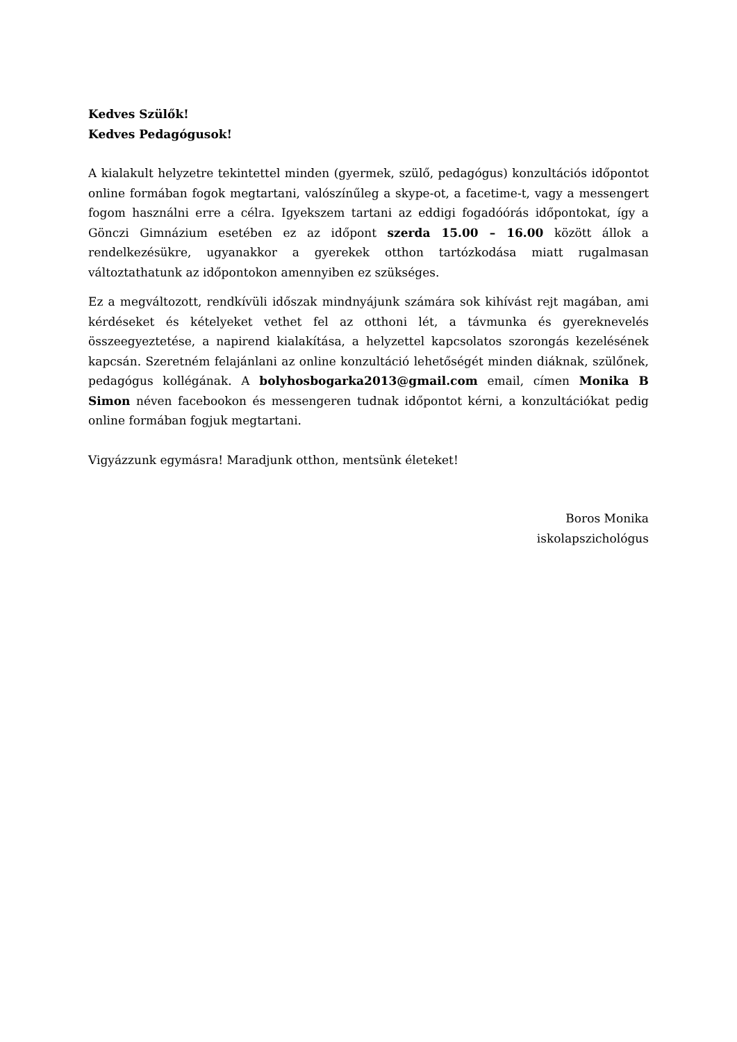Kedves Szülők!
Kedves Pedagógusok!
A kialakult helyzetre tekintettel minden (gyermek, szülő, pedagógus) konzultációs időpontot online formában fogok megtartani, valószínűleg a skype-ot, a facetime-t, vagy a messengert fogom használni erre a célra. Igyekszem tartani az eddigi fogadóórás időpontokat, így a Gönczi Gimnázium esetében ez az időpont szerda 15.00 – 16.00 között állok a rendelkezésükre, ugyanakkor a gyerekek otthon tartózkodása miatt rugalmasan változtathatunk az időpontokon amennyiben ez szükséges.
Ez a megváltozott, rendkívüli időszak mindnyájunk számára sok kihívást rejt magában, ami kérdéseket és kételyeket vethet fel az otthoni lét, a távmunka és gyereknevelés összeegyeztetése, a napirend kialakítása, a helyzettel kapcsolatos szorongás kezelésének kapcsán. Szeretném felajánlani az online konzultáció lehetőségét minden diáknak, szülőnek, pedagógus kollégának. A bolyhosbogarka2013@gmail.com email, címen Monika B Simon néven facebookon és messengeren tudnak időpontot kérni, a konzultációkat pedig online formában fogjuk megtartani.
Vigyázzunk egymásra! Maradjunk otthon, mentsünk életeket!
Boros Monika
iskolapszichológus